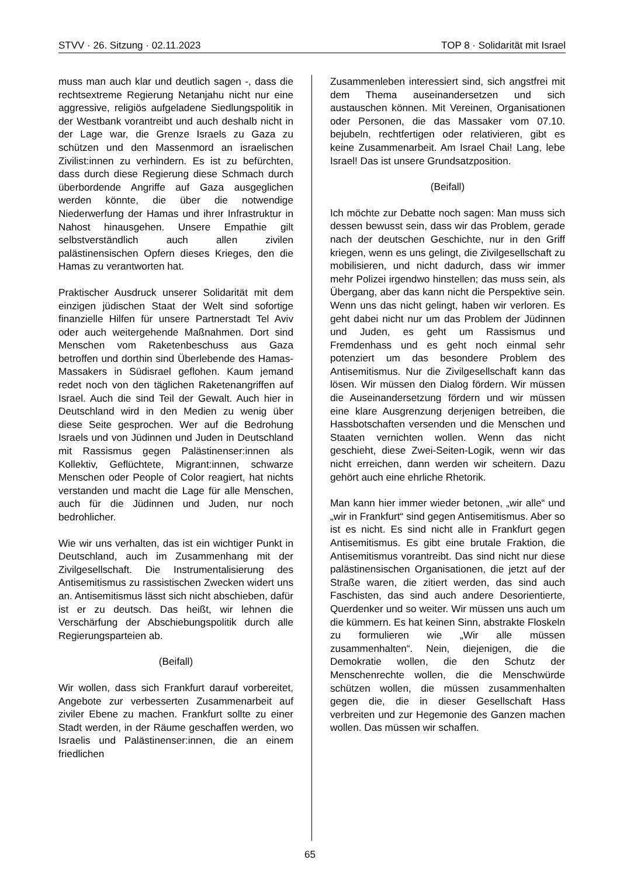STVV · 26. Sitzung · 02.11.2023 TOP 8 · Solidarität mit Israel
muss man auch klar und deutlich sagen -, dass die rechtsextreme Regierung Netanjahu nicht nur eine aggressive, religiös aufgeladene Siedlungspolitik in der Westbank vorantreibt und auch deshalb nicht in der Lage war, die Grenze Israels zu Gaza zu schützen und den Massenmord an israelischen Zivilist:innen zu verhindern. Es ist zu befürchten, dass durch diese Regierung diese Schmach durch überbordende Angriffe auf Gaza ausgeglichen werden könnte, die über die notwendige Niederwerfung der Hamas und ihrer Infrastruktur in Nahost hinausgehen. Unsere Empathie gilt selbstverständlich auch allen zivilen palästinensischen Opfern dieses Krieges, den die Hamas zu verantworten hat.
Praktischer Ausdruck unserer Solidarität mit dem einzigen jüdischen Staat der Welt sind sofortige finanzielle Hilfen für unsere Partnerstadt Tel Aviv oder auch weitergehende Maßnahmen. Dort sind Menschen vom Raketenbeschuss aus Gaza betroffen und dorthin sind Überlebende des Hamas-Massakers in Südisrael geflohen. Kaum jemand redet noch von den täglichen Raketenangriffen auf Israel. Auch die sind Teil der Gewalt. Auch hier in Deutschland wird in den Medien zu wenig über diese Seite gesprochen. Wer auf die Bedrohung Israels und von Jüdinnen und Juden in Deutschland mit Rassismus gegen Palästinenser:innen als Kollektiv, Geflüchtete, Migrant:innen, schwarze Menschen oder People of Color reagiert, hat nichts verstanden und macht die Lage für alle Menschen, auch für die Jüdinnen und Juden, nur noch bedrohlicher.
Wie wir uns verhalten, das ist ein wichtiger Punkt in Deutschland, auch im Zusammenhang mit der Zivilgesellschaft. Die Instrumentalisierung des Antisemitismus zu rassistischen Zwecken widert uns an. Antisemitismus lässt sich nicht abschieben, dafür ist er zu deutsch. Das heißt, wir lehnen die Verschärfung der Abschiebungspolitik durch alle Regierungsparteien ab.
(Beifall)
Wir wollen, dass sich Frankfurt darauf vorbereitet, Angebote zur verbesserten Zusammenarbeit auf ziviler Ebene zu machen. Frankfurt sollte zu einer Stadt werden, in der Räume geschaffen werden, wo Israelis und Palästinenser:innen, die an einem friedlichen
Zusammenleben interessiert sind, sich angstfrei mit dem Thema auseinandersetzen und sich austauschen können. Mit Vereinen, Organisationen oder Personen, die das Massaker vom 07.10. bejubeln, rechtfertigen oder relativieren, gibt es keine Zusammenarbeit. Am Israel Chai! Lang, lebe Israel! Das ist unsere Grundsatzposition.
(Beifall)
Ich möchte zur Debatte noch sagen: Man muss sich dessen bewusst sein, dass wir das Problem, gerade nach der deutschen Geschichte, nur in den Griff kriegen, wenn es uns gelingt, die Zivilgesellschaft zu mobilisieren, und nicht dadurch, dass wir immer mehr Polizei irgendwo hinstellen; das muss sein, als Übergang, aber das kann nicht die Perspektive sein. Wenn uns das nicht gelingt, haben wir verloren. Es geht dabei nicht nur um das Problem der Jüdinnen und Juden, es geht um Rassismus und Fremdenhass und es geht noch einmal sehr potenziert um das besondere Problem des Antisemitismus. Nur die Zivilgesellschaft kann das lösen. Wir müssen den Dialog fördern. Wir müssen die Auseinandersetzung fördern und wir müssen eine klare Ausgrenzung derjenigen betreiben, die Hassbotschaften versenden und die Menschen und Staaten vernichten wollen. Wenn das nicht geschieht, diese Zwei-Seiten-Logik, wenn wir das nicht erreichen, dann werden wir scheitern. Dazu gehört auch eine ehrliche Rhetorik.
Man kann hier immer wieder betonen, „wir alle“ und „wir in Frankfurt“ sind gegen Antisemitismus. Aber so ist es nicht. Es sind nicht alle in Frankfurt gegen Antisemitismus. Es gibt eine brutale Fraktion, die Antisemitismus vorantreibt. Das sind nicht nur diese palästinensischen Organisationen, die jetzt auf der Straße waren, die zitiert werden, das sind auch Faschisten, das sind auch andere Desorientierte, Querdenker und so weiter. Wir müssen uns auch um die kümmern. Es hat keinen Sinn, abstrakte Floskeln zu formulieren wie „Wir alle müssen zusammenhalten“. Nein, diejenigen, die die Demokratie wollen, die den Schutz der Menschenrechte wollen, die die Menschwürde schützen wollen, die müssen zusammenhalten gegen die, die in dieser Gesellschaft Hass verbreiten und zur Hegemonie des Ganzen machen wollen. Das müssen wir schaffen.
65